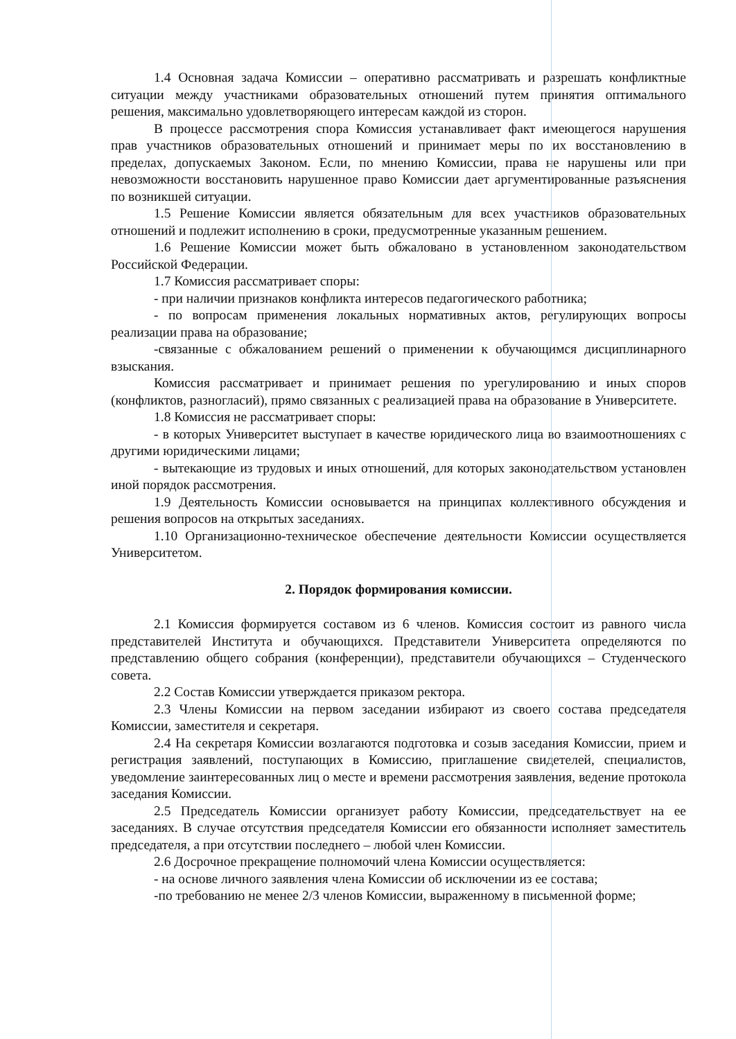1.4 Основная задача Комиссии – оперативно рассматривать и разрешать конфликтные ситуации между участниками образовательных отношений путем принятия оптимального решения, максимально удовлетворяющего интересам каждой из сторон.
В процессе рассмотрения спора Комиссия устанавливает факт имеющегося нарушения прав участников образовательных отношений и принимает меры по их восстановлению в пределах, допускаемых Законом. Если, по мнению Комиссии, права не нарушены или при невозможности восстановить нарушенное право Комиссии дает аргументированные разъяснения по возникшей ситуации.
1.5 Решение Комиссии является обязательным для всех участников образовательных отношений и подлежит исполнению в сроки, предусмотренные указанным решением.
1.6 Решение Комиссии может быть обжаловано в установленном законодательством Российской Федерации.
1.7 Комиссия рассматривает споры:
- при наличии признаков конфликта интересов педагогического работника;
- по вопросам применения локальных нормативных актов, регулирующих вопросы реализации права на образование;
-связанные с обжалованием решений о применении к обучающимся дисциплинарного взыскания.
Комиссия рассматривает и принимает решения по урегулированию и иных споров (конфликтов, разногласий), прямо связанных с реализацией права на образование в Университете.
1.8 Комиссия не рассматривает споры:
- в которых Университет выступает в качестве юридического лица во взаимоотношениях с другими юридическими лицами;
- вытекающие из трудовых и иных отношений, для которых законодательством установлен иной порядок рассмотрения.
1.9 Деятельность Комиссии основывается на принципах коллективного обсуждения и решения вопросов на открытых заседаниях.
1.10 Организационно-техническое обеспечение деятельности Комиссии осуществляется Университетом.
2. Порядок формирования комиссии.
2.1 Комиссия формируется составом из 6 членов. Комиссия состоит из равного числа представителей Института и обучающихся. Представители Университета определяются по представлению общего собрания (конференции), представители обучающихся – Студенческого совета.
2.2 Состав Комиссии утверждается приказом ректора.
2.3 Члены Комиссии на первом заседании избирают из своего состава председателя Комиссии, заместителя и секретаря.
2.4 На секретаря Комиссии возлагаются подготовка и созыв заседания Комиссии, прием и регистрация заявлений, поступающих в Комиссию, приглашение свидетелей, специалистов, уведомление заинтересованных лиц о месте и времени рассмотрения заявления, ведение протокола заседания Комиссии.
2.5 Председатель Комиссии организует работу Комиссии, председательствует на ее заседаниях. В случае отсутствия председателя Комиссии его обязанности исполняет заместитель председателя, а при отсутствии последнего – любой член Комиссии.
2.6 Досрочное прекращение полномочий члена Комиссии осуществляется:
- на основе личного заявления члена Комиссии об исключении из ее состава;
-по требованию не менее 2/3 членов Комиссии, выраженному в письменной форме;